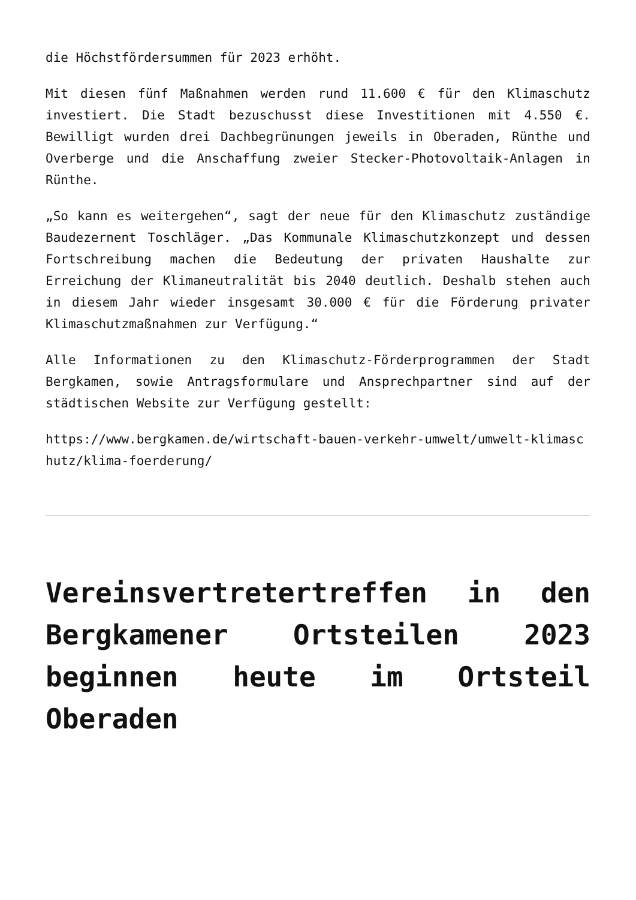die Höchstfördersummen für 2023 erhöht.
Mit diesen fünf Maßnahmen werden rund 11.600 € für den Klimaschutz investiert. Die Stadt bezuschusst diese Investitionen mit 4.550 €. Bewilligt wurden drei Dachbegrünungen jeweils in Oberaden, Rünthe und Overberge und die Anschaffung zweier Stecker-Photovoltaik-Anlagen in Rünthe.
„So kann es weitergehen“, sagt der neue für den Klimaschutz zuständige Baudezernent Toschläger. „Das Kommunale Klimaschutzkonzept und dessen Fortschreibung machen die Bedeutung der privaten Haushalte zur Erreichung der Klimaneutralität bis 2040 deutlich. Deshalb stehen auch in diesem Jahr wieder insgesamt 30.000 € für die Förderung privater Klimaschutzmaßnahmen zur Verfügung.“
Alle Informationen zu den Klimaschutz-Förderprogrammen der Stadt Bergkamen, sowie Antragsformulare und Ansprechpartner sind auf der städtischen Website zur Verfügung gestellt:
https://www.bergkamen.de/wirtschaft-bauen-verkehr-umwelt/umwelt-klimaschutz/klima-foerderung/
Vereinsvertretertreffen in den Bergkamener Ortsteilen 2023 beginnen heute im Ortsteil Oberaden